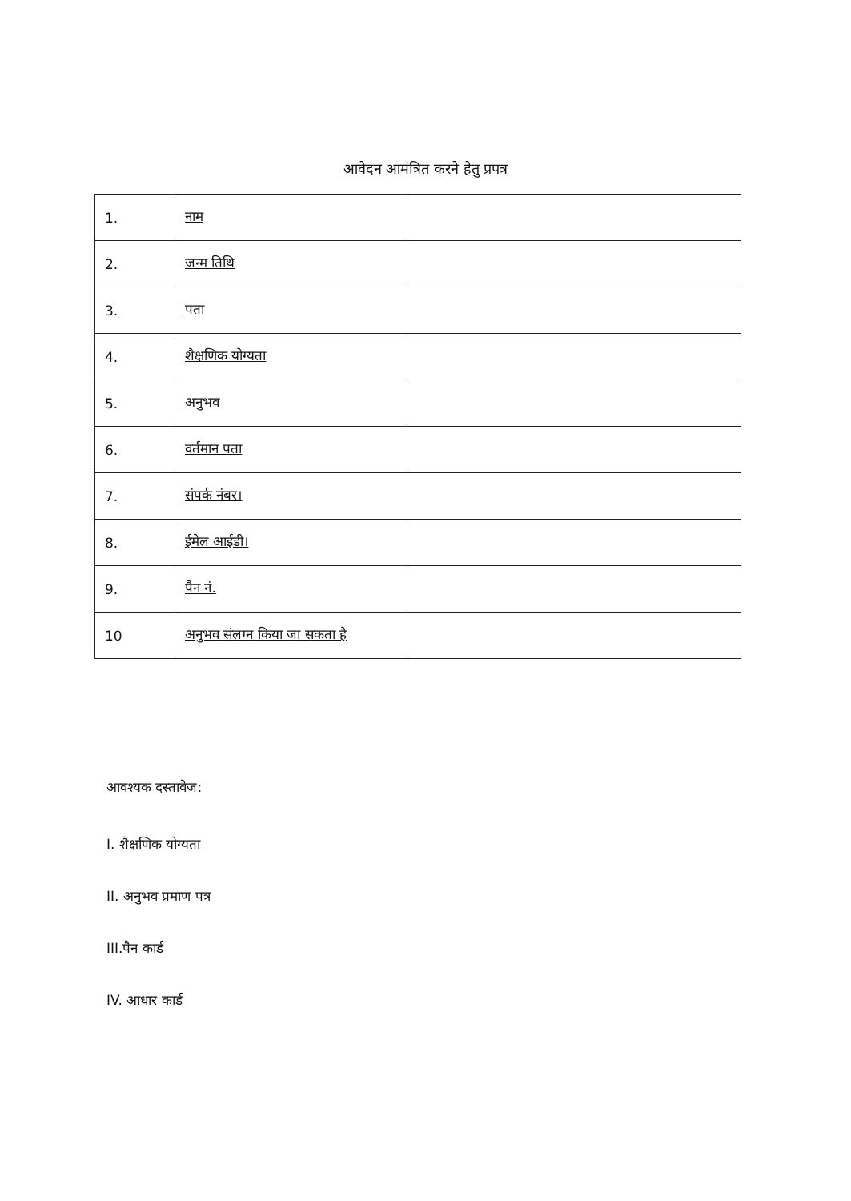आवेदन आमंत्रित करने हेतु प्रपत्र
| 1. | नाम | |
| 2. | जन्म तिथि | |
| 3. | पता | |
| 4. | शैक्षणिक योग्यता | |
| 5. | अनुभव | |
| 6. | वर्तमान पता | |
| 7. | संपर्क नंबर। | |
| 8. | ईमेल आईडी। | |
| 9. | पैन नं. | |
| 10 | अनुभव संलग्न किया जा सकता है | |
आवश्यक दस्तावेज:
I. शैक्षणिक योग्यता
II. अनुभव प्रमाण पत्र
III.पैन कार्ड
IV. आधार कार्ड